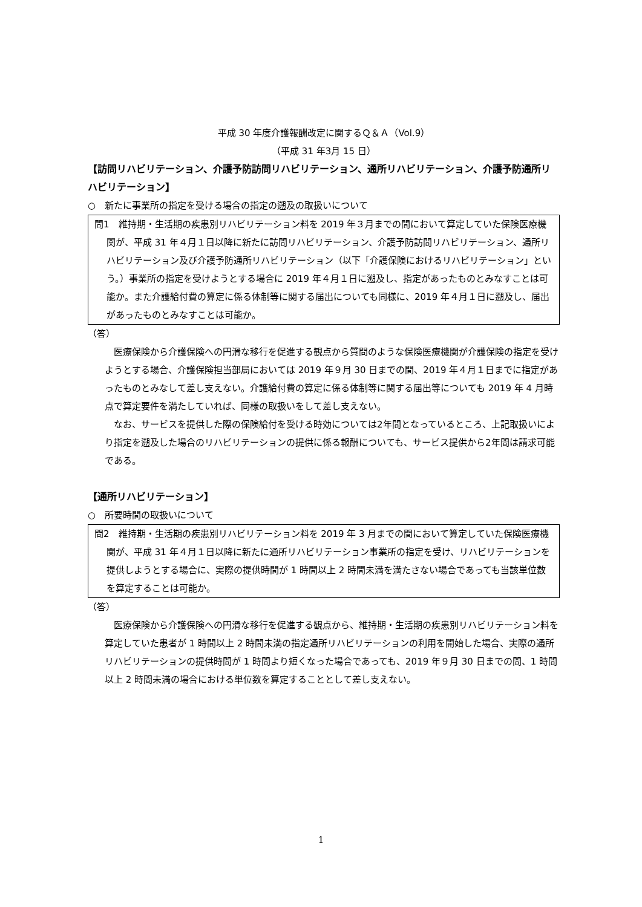平成 30 年度介護報酬改定に関するＱ＆Ａ（Vol.9）
（平成 31 年3月 15 日）
【訪問リハビリテーション、介護予防訪問リハビリテーション、通所リハビリテーション、介護予防通所リハビリテーション】
○　新たに事業所の指定を受ける場合の指定の遡及の取扱いについて
問1　維持期・生活期の疾患別リハビリテーション料を 2019 年３月までの間において算定していた保険医療機関が、平成 31 年４月１日以降に新たに訪問リハビリテーション、介護予防訪問リハビリテーション、通所リハビリテーション及び介護予防通所リハビリテーション（以下「介護保険におけるリハビリテーション」という。）事業所の指定を受けようとする場合に 2019 年４月１日に遡及し、指定があったものとみなすことは可能か。また介護給付費の算定に係る体制等に関する届出についても同様に、2019 年４月１日に遡及し、届出があったものとみなすことは可能か。
（答）
医療保険から介護保険への円滑な移行を促進する観点から質問のような保険医療機関が介護保険の指定を受けようとする場合、介護保険担当部局においては 2019 年９月 30 日までの間、2019 年４月１日までに指定があったものとみなして差し支えない。介護給付費の算定に係る体制等に関する届出等についても 2019 年 4 月時点で算定要件を満たしていれば、同様の取扱いをして差し支えない。
なお、サービスを提供した際の保険給付を受ける時効については2年間となっているところ、上記取扱いにより指定を遡及した場合のリハビリテーションの提供に係る報酬についても、サービス提供から2年間は請求可能である。
【通所リハビリテーション】
○　所要時間の取扱いについて
問2　維持期・生活期の疾患別リハビリテーション料を 2019 年 3 月までの間において算定していた保険医療機関が、平成 31 年４月１日以降に新たに通所リハビリテーション事業所の指定を受け、リハビリテーションを提供しようとする場合に、実際の提供時間が 1 時間以上 2 時間未満を満たさない場合であっても当該単位数を算定することは可能か。
（答）
医療保険から介護保険への円滑な移行を促進する観点から、維持期・生活期の疾患別リハビリテーション料を算定していた患者が 1 時間以上 2 時間未満の指定通所リハビリテーションの利用を開始した場合、実際の通所リハビリテーションの提供時間が 1 時間より短くなった場合であっても、2019 年９月 30 日までの間、1 時間以上 2 時間未満の場合における単位数を算定することとして差し支えない。
1